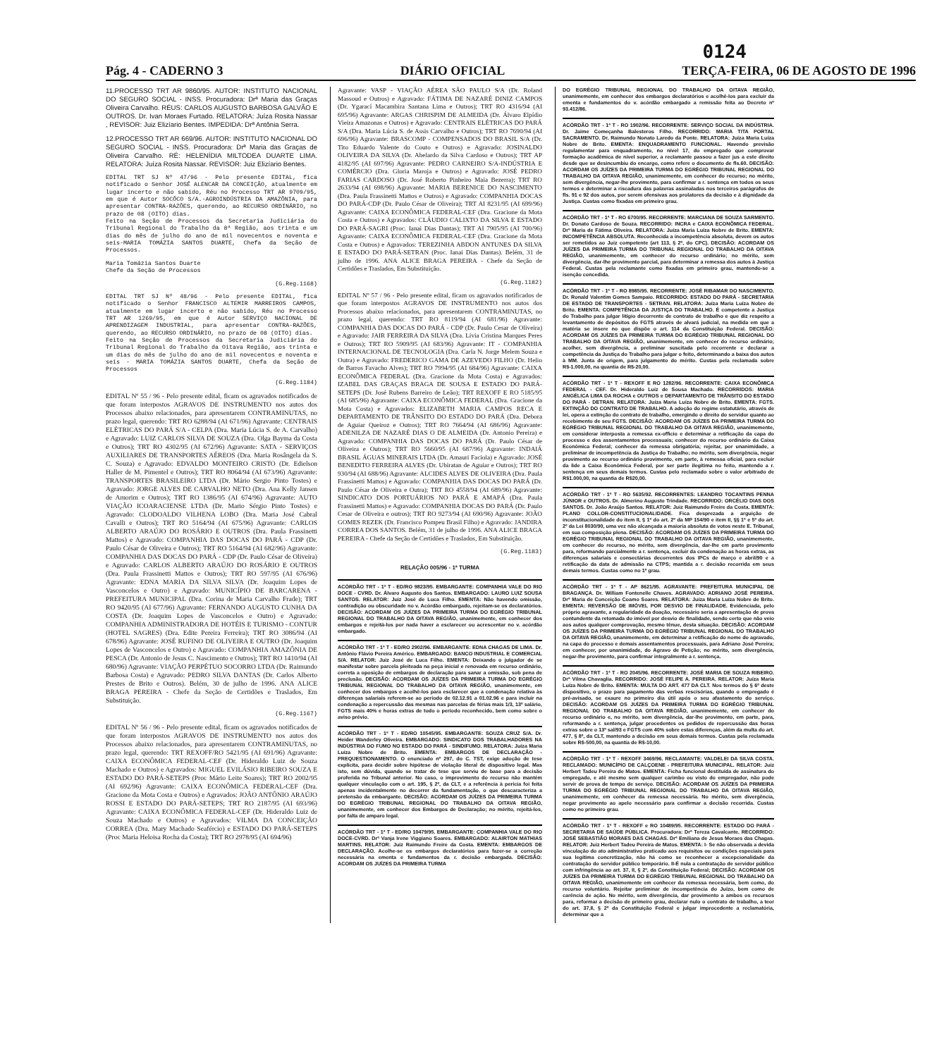0124
Pág. 4 - CADERNO 3 DIÁRIO OFICIAL TERÇA-FEIRA, 06 DE AGOSTO DE 1996
11.PROCESSO TRT AR 9860/95. AUTOR: INSTITUTO NACIONAL DO SEGURO SOCIAL - INSS. Procuradora: Drª Maria das Graças Oliveira Carvalho. RÉUS: CARLOS AUGUSTO BARBOSA GALVÃO E OUTROS. Dr. Ivan Moraes Furtado. RELATORA: Juíza Rosita Nassar , REVISOR: Juiz Elizíario Bentes. IMPEDIDA: Drª Antônia Serra.
12.PROCESSO TRT AR 669/96. AUTOR: INSTITUTO NACIONAL DO SEGURO SOCIAL - INSS. Procuradora: Drª Maria das Graças de Oliveira Carvalho. RÉ: HELENÍDIA MILTODEA DUARTE LIMA. RELATORA: Juíza Rosita Nassar. REVISOR: Juiz Elizíario Bentes.
EDITAL TRT SJ Nº 47/96 - Pelo presente EDITAL, fica notificado o Senhor JOSÉ ALENCAR DA CONCEIÇÃO, atualmente em lugar incerto e não sabido, Réu no Processo TRT AR 9709/95, em que é Autor SOCÔCO S/A.-AGROINDÚSTRIA DA AMAZÔNIA, para apresentar CONTRA-RAZÕES, querendo, ao RECURSO ORDINÁRIO, no prazo de 08 (OITO) dias.
Feito na Seção de Processos da Secretaria Judiciária do Tribunal Regional do Trabalho da 8ª Região, aos trinta e um dias do mês de julho do ano de mil novecentos e noventa e seis-MARIA TOMÁZIA SANTOS DUARTE, Chefa da Seção de Processos.
Maria Tomázia Santos Duarte
Chefe da Seção de Processos
(G.Reg.1168)
EDITAL TRT SJ Nº 48/96 - Pelo presente EDITAL, fica notificado o Senhor FRANCISCO ALTEMIR MARREIROS CAMPOS, atualmente em lugar incerto e não sabido, Réu no Processo TRT AR 1269/95, em que é Autor SERVIÇO NACIONAL DE APRENDIZAGEM INDUSTRIAL, para apresentar CONTRA-RAZÕES, querendo, ao RECURSO ORDINÁRIO, no prazo de 08 (OITO) dias.
Feito na Seção de Processos da Secretaria Judiciária do Tribunal Regional do Trabalho da Oitava Região, aos trinta e um dias do mês de julho do ano de mil novecentos e noventa e seis - MARIA TOMÁZIA SANTOS DUARTE, Chefa da Seção de Processos
(G.Reg.1184)
EDITAL Nº 55 / 96 - Pelo presente edital, ficam os agravados notificados de que foram interpostos AGRAVOS DE INSTRUMENTO nos autos dos Processos abaixo relacionados, para apresentarem CONTRAMINUTAS, no prazo legal, querendo: TRT RO 6288/94 (AI 671/96) Agravante: CENTRAIS ELÉTRICAS DO PARÁ S/A - CELPA (Dra. Maria Lúcia S. de A. Carvalho) e Agravado: LUIZ CARLOS SILVA DE SOUZA (Dra. Olga Bayma da Costa e Outros); TRT RO 4302/95 (AI 672/96) Agravante: SATA - SERVIÇOS AUXILIARES DE TRANSPORTES AÉREOS (Dra. Maria Rosângela da S. C. Souza) e Agravado: EDVALDO MONTEIRO CRISTO (Dr. Edielson Haller de M. Pimentel e Outros); TRT RO 8064/94 (AI 673/96) Agravante: TRANSPORTES BRASILEIRO LTDA (Dr. Mário Sergio Pinto Tostes) e Agravado: JORGE ALVES DE CARVALHO NETO (Dra. Ana Kelly Jansen de Amorim e Outros); TRT RO 1386/95 (AI 674/96) Agravante: AUTO VIAÇÃO ICOARACIENSE LTDA (Dr. Mario Sérgio Pinto Tostes) e Agravado: CLODOALDO VILHENA LOBO (Dra. Maria José Cabral Cavalli e Outros); TRT RO 5164/94 (AI 675/96) Agravante: CARLOS ALBERTO ARAÚJO DO ROSÁRIO E OUTROS (Dra. Paula Frassinetti Mattos) e Agravado: COMPANHIA DAS DOCAS DO PARÁ - CDP (Dr. Paulo César de Oliveira e Outros); TRT RO 5164/94 (AI 682/96) Agravante: COMPANHIA DAS DOCAS DO PARÁ - CDP (Dr. Paulo César de Oliveira) e Agravado: CARLOS ALBERTO ARAÚJO DO ROSÁRIO E OUTROS (Dra. Paula Frassinetti Mattos e Outros); TRT RO 597/95 (AI 676/96) Agravante: EDNA MARIA DA SILVA SILVA (Dr. Joaquim Lopes de Vasconcelos e Outro) e Agravado: MUNICÍPIO DE BARCARENA - PREFEITURA MUNICIPAL (Dra. Corina de Maria Carvalho Frade); TRT RO 9420/95 (AI 677/96) Agravante: FERNANDO AUGUSTO CUNHA DA COSTA (Dr. Joaquim Lopes de Vasconcelos e Outro) e Agravado: COMPANHIA ADMINISTRADORA DE HOTÉIS E TURISMO - CONTUR (HOTEL SAGRES) (Dra. Edite Pereira Ferreira); TRT RO 3086/94 (AI 678/96) Agravante: JOSÉ RUFINO DE OLIVEIRA E OUTRO (Dr. Joaquim Lopes de Vasconcelos e Outro) e Agravado: COMPANHIA AMAZÔNIA DE PESCA (Dr. Antonio de Jesus C. Nascimento e Outros); TRT RO 1410/94 (AI 680/96) Agravante: VIAÇÃO PERPÉTUO SOCORRO LTDA (Dr. Raimundo Barbosa Costa) e Agravado: PEDRO SILVA DANTAS (Dr. Carlos Alberto Prestes de Brito e Outros). Belém, 30 de julho de 1996. ANA ALICE BRAGA PEREIRA - Chefe da Seção de Certidões e Traslados, Em Substituição.
(G.Reg.1167)
EDITAL Nº 56 / 96 - Pelo presente edital, ficam os agravados notificados de que foram interpostos AGRAVOS DE INSTRUMENTO nos autos dos Processos abaixo relacionados, para apresentarem CONTRAMINUTAS, no prazo legal, querendo: TRT REXOFF/RO 5421/95 (AI 691/96) Agravante: CAIXA ECONÔMICA FEDERAL-CEF (Dr. Hideraldo Luiz de Souza Machado e Outros) e Agravados: MIGUEL EVILÁSIO RIBEIRO SOUZA E ESTADO DO PARÁ-SETEPS (Proc Mário Leite Soares); TRT RO 2002/95 (AI 692/96) Agravante: CAIXA ECONÔMICA FEDERAL-CEF (Dra. Gracione da Mota Costa e Outros) e Agravados: JOÃO ANTÔNIO ARAÚJO ROSSI E ESTADO DO PARÁ-SETEPS; TRT RO 2187/95 (AI 693/96) Agravante: CAIXA ECONÔMICA FEDERAL-CEF (Dr. Hideraldo Luiz de Souza Machado e Outros) e Agravados: VILMA DA CONCEIÇÃO CORREA (Dra. Mary Machado Seafércio) e ESTADO DO PARÁ-SETEPS (Proc Maria Heloisa Rocha da Costa); TRT RO 2978/95 (AI 694/96)
Agravante: VASP - VIAÇÃO AÉREA SÃO PAULO S/A (Dr. Roland Massoud e Outros) e Agravado: FÁTIMA DE NAZARÉ DINIZ CAMPOS (Dr. Ygarací Macambira Santana Lima e Outros); TRT RO 4316/94 (AI 695/96) Agravante: ARGAS CHRISPIM DE ALMEIDA (Dr. Álvaro Elpídio Vieira Amazonas e Outros) e Agravado: CENTRAIS ELÉTRICAS DO PARÁ S/A (Dra. Maria Lúcia S. de Assis Carvalho e Outros); TRT RO 7690/94 (AI 696/96) Agravante: BRASCOMP - COMPENSADOS DO BRASIL S/A (Dr. Tito Eduardo Valente do Couto e Outros) e Agravado: JOSINALDO OLIVEIRA DA SILVA (Dr. Abelardo da Silva Cardoso e Outros); TRT AP 4182/95 (AI 697/96) Agravante: PEDRO CARNEIRO S/A-INDÚSTRIA E COMÉRCIO (Dra. Gloria Maroja e Outros) e Agravado: JOSÉ PEDRO FARIAS CARDOSO (Dr. José Roberto Pinheiro Maia Bezerra); TRT RO 2633/94 (AI 698/96) Agravante: MARIA BERENICE DO NASCIMENTO (Dra. Paula Frassinetti Mattos e Outros) e Agravado: COMPANHIA DOCAS DO PARÁ-CDP (Dr. Paulo César de Oliveira); TRT AI 8231/95 (AI 699/96) Agravante: CAIXA ECONÔMICA FEDERAL-CEF (Dra. Gracione da Mota Costa e Outros) e Agravados: CLÁUDIO CALIXTO DA SILVA E ESTADO DO PARÁ-SAGRI (Proc. Ianai Dias Dantas); TRT AI 7905/95 (AI 700/96) Agravante: CAIXA ECONÔMICA FEDERAL-CEF (Dra. Gracione da Mota Costa e Outros) e Agravados: TEREZINHA ABDON ANTUNES DA SILVA E ESTADO DO PARÁ-SETRAN (Proc. Ianai Dias Dantas). Belém, 31 de julho de 1996. ANA ALICE BRAGA PEREIRA - Chefe da Seção de Certidões e Traslados, Em Substituição.
(G.Reg.1182)
EDITAL Nº 57 / 96 - Pelo presente edital, ficam os agravados notificados de que foram interpostos AGRAVOS DE INSTRUMENTO nos autos dos Processos abaixo relacionados, para apresentarem CONTRAMINUTAS, no prazo legal, querendo: TRT RO 8119/94 (AI 681/96) Agravante: COMPANHIA DAS DOCAS DO PARÁ - CDP (Dr. Paulo Cesar de Oliveira) e Agravado: JAIR FERREIRA DA SILVA (Dra. Livia Cristina Marques Peres e Outros); TRT RO 5909/95 (AI 683/96) Agravante: IT - COMPANHIA INTERNACIONAL DE TECNOLOGIA (Dra. Carla N. Jorge Melem Souza e Outra) e Agravado: FREDERICO GAMA DE AZEVEDO FILHO (Dr. Helio de Barros Favacho Alves); TRT RO 7994/95 (AI 684/96) Agravante: CAIXA ECONÔMICA FEDERAL (Dra. Gracione da Mota Costa) e Agravados: IZABEL DAS GRAÇAS BRAGA DE SOUSA E ESTADO DO PARÁ-SETEPS (Dr. José Rubens Barreiro de Leão); TRT REXOFF E RO 5185/95 (AI 685/96) Agravante: CAIXA ECONÔMICA FEDERAL (Dra. Gracione da Mota Costa) e Agravados: ELIZABETH MARIA CAMPOS RECA E DEPARTAMENTO DE TRÂNSITO DO ESTADO DO PARÁ (Dra. Debora de Aguiar Queiroz e Outros); TRT RO 7664/94 (AI 686/96) Agravante: ADENILZA DE NAZARÉ DIAS O DE ALMEIDA (Dr. Antonio Pereira) e Agravado: COMPANHIA DAS DOCAS DO PARÁ (Dr. Paulo César de Oliveira e Outros); TRT RO 5660/95 (AI 687/96) Agravante: INDAIÁ BRASIL ÁGUAS MINERAIS LTDA (Dr. Amauri Faciola) e Agravado: JOSÉ BENEDITO FERREIRA ALVES (Dr. Ubiratan de Aguiar e Outros); TRT RO 930/94 (AI 688/96) Agravante: ALCIDES ALVES DE OLIVEIRA (Dra. Paula Frassinetti Mattos) e Agravado: COMPANHIA DAS DOCAS DO PARÁ (Dr. Paulo César de Oliveira e Outra); TRT RO 4558/94 (AI 689/96) Agravante: SINDICATO DOS PORTUÁRIOS NO PARÁ E AMAPÁ (Dra. Paula Frassinetti Mattos) e Agravado: COMPANHIA DOCAS DO PARÁ (Dr. Paulo Cesar de Oliveira e outros); TRT RO 9273/94 (AI 690/96) Agravante: JOÃO GOMES REZEK (Dr. Francisco Pompeu Brasil Filho) e Agravado: JANDIRA CORREA DOS SANTOS. Belém, 31 de julho de 1996. ANA ALICE BRAGA PEREIRA - Chefe da Seção de Certidões e Traslados, Em Substituição.
(G.Reg.1183)
RELAÇÃO 005/96 - 1ª TURMA
ACÓRDÃO TRT - 1ª T - ED/RO 9823/95. EMBARGANTE: COMPANHIA VALE DO RIO DOCE - CVRD. Dr. Álvaro Augusto dos Santos. EMBARGADO: LAURO LUIZ SOUSA SANTOS. RELATOR: Juiz José de Luca Filho. EMENTA: Não havendo omissão, contradição ou obscuridade no v. Acórdão embargado, rejeitam-se os declaratórios. DECISÃO: ACORDAM OS JUÍZES DA PRIMEIRA TURMA DO EGRÉGIO TRIBUNAL REGIONAL DO TRABALHO DA OITAVA REGIÃO, unanimemente, em conhecer dos embargos e rejeitá-los por nada haver a esclarecer ou acrescentar no v. acórdão embargado.
ACÓRDÃO TRT - 1ª T - ED/RO 2902/96. EMBARGANTE: EDNA CHAGAS DE LIMA. Dr. Antônio Flávio Pereira Américo. EMBARGADO: BANCO INDUSTRIAL E COMERCIAL S/A. RELATOR: Juiz José de Luca Filho. EMENTA: Deixando o julgador de se manifestar sobre parcela pleiteada na peça inicial e renovada em recurso ordinário, correta a oposição de embargos de declaração para sanar a omissão, sob pena de preclusão. DECISÃO: ACORDAM OS JUÍZES DA PRIMEIRA TURMA DO EGRÉGIO TRIBUNAL REGIONAL DO TRABALHO DA OITAVA REGIÃO, unanimemente, em conhecer dos embargos e acolhê-los para esclarecer que a condenação relativa às diferenças salariais referem-se ao período de 02.12.91 a 01.02.96 e para incluir na condenação a repercussão das mesmas nas parcelas de férias mais 1/3, 13º salário, FGTS mais 40% e horas extras de todo o período reconhecido, bem como sobre o aviso prévio.
ACÓRDÃO TRT - 1ª T - ED/RO 10545/95. EMBARGANTE: SOUZA CRUZ S/A. Dr. Heider Wanderley Oliveira. EMBARGADO: SINDICATO DOS TRABALHADORES NA INDÚSTRIA DO FUMO NO ESTADO DO PARÁ - SINDIFUMO. RELATORA: Juíza Maria Luiza Nobre de Brito. EMENTA: EMBARGOS DE DECLARAÇÃO - PREQUESTIONAMENTO. O enunciado nº 297, do C. TST, exige adoção de tese explícita, para decidir sobre hipótese de violação literal de dispositivo legal. Mas isto, sem dúvida, quando se tratar de tese que serviu de base para a decisão proferida no Tribunal anterior. No caso, o improvimento do recurso não mantém qualquer vinculação com o art. 195, § 2º, da CLT, e a referência à perícia foi feita apenas incidentalmente no decorrer da fundamentação, o que descaracteriza a pretensão da embargante. DECISÃO: ACORDAM OS JUÍZES DA PRIMEIRA TURMA DO EGRÉGIO TRIBUNAL REGIONAL DO TRABALHO DA OITAVA REGIÃO, unanimemente, em conhecer dos Embargos de Declaração; no mérito, rejeitá-los, por falta de amparo legal.
ACÓRDÃO TRT - 1ª T - ED/RO 10479/95. EMBARGANTE: COMPANHIA VALE DO RIO DOCE-CVRD. Drª Vanja Irene Viggiano Soares. EMBARGADO: ALAIRTON MATHIAS MARTINS. RELATOR: Juiz Raimundo Freire da Costa. EMENTA: EMBARGOS DE DECLARAÇÃO. Acolhe-se os embargos declaratórios para fazer-se a correção necessária na ementa e fundamentos da r. decisão embargada. DECISÃO: ACORDAM OS JUÍZES DA PRIMEIRA TURMA
DO EGRÉGIO TRIBUNAL REGIONAL DO TRABALHO DA OITAVA REGIÃO, unanimemente, em conhecer dos embargos declaratórios e acolhê-los para excluir da ementa e fundamentos do v. acórdão embargado a remissão feita ao Decreto nº 93.412/86.
ACÓRDÃO TRT - 1ª T - RO 1902/96. RECORRENTE: SERVIÇO SOCIAL DA INDÚSTRIA. Dr. Jaime Começanha Balesteros Filho. RECORRIDO: MARIA TITA PORTAL SACRAMENTO. Dr. Raimundo Nonato Laredo da Ponte. RELATORA: Juíza Maria Luíza Nobre de Brito. EMENTA: ENQUADRAMENTO FUNCIONAL. Havendo previsão regulamentar para enquadramento, no nível 17, do empregado que comprovar formação acadêmica de nível superior, a reclamante passou a fazer jus a este direito desde que se desincumbiu do encargo, como refere o documento de fls.60. DECISÃO: ACORDAM OS JUÍZES DA PRIMEIRA TURMA DO EGRÉGIO TRIBUNAL REGIONAL DO TRABALHO DA OITAVA REGIÃO, unanimemente, em conhecer do recurso; no mérito, sem divergência, negar-lhe provimento, para confirmar a r. sentença em todos os seus termos e determinar a riscadura das palavras assinaladas nos terceiros parágrafos de fls. 91 e 92 dos autos, por serem ofensivas aos prolatores da decisão e à dignidade da Justiça. Custas como fixadas em primeiro grau.
ACÓRDÃO TRT - 1ª T - RO 6700/95. RECORRENTE: MARCIANA DE SOUZA SARMENTO. Dr. Donato Cardoso de Souza. RECORRIDO: INCRA e CAIXA ECONÔMICA FEDERAL. Drª Maria de Fátima Oliveira. RELATORA: Juíza Maria Luíza Nobre de Brito. EMENTA: INCOMPETÊNCIA ABSOLUTA. Reconhecida a incompetência absoluta, devem os autos ser remetidos ao Juiz competente (art 113, § 2º, do CPC). DECISÃO: ACORDAM OS JUÍZES DA PRIMEIRA TURMA DO TRIBUNAL REGIONAL DO TRABALHO DA OITAVA REGIÃO, unanimemente, em conhecer do recurso ordinário; no mérito, sem divergência, dar-lhe provimento parcial, para determinar a remessa dos autos à Justiça Federal. Custas pela reclamante como fixadas em primeiro grau, mantendo-se a isenção concedida.
ACÓRDÃO TRT - 1ª T - RO 8985/95. RECORRENTE: JOSÉ RIBAMAR DO NASCIMENTO. Dr. Ronald Valentim Gomes Sampaio. RECORRIDO: ESTADO DO PARÁ - SECRETARIA DE ESTADO DE TRANSPORTES - SETRAN. RELATORA: Juíza Maria Luíza Nobre de Brito. EMENTA: COMPETÊNCIA DA JUSTIÇA DO TRABALHO. É competente a Justiça do Trabalho para julgar litígio decorrente de contrato de trabalho e que diz respeito a levantamento de depósitos do FGTS através de alvará judicial, na medida em que a matéria se insere no que dispõe o art. 114 da Constituição Federal. DECISÃO: ACORDAM OS JUÍZES DA PRIMEIRA TURMA DO EGRÉGIO TRIBUNAL REGIONAL DO TRABALHO DA OITAVA REGIÃO, unanimemente, em conhecer do recurso ordinário; acolher, sem divergência, a preliminar suscitada pelo recorrente e declarar a competência da Justiça do Trabalho para julgar o feito, determinando a baixa dos autos à MM. Junta de origem, para julgamento do mérito. Custas pela reclamada sobre R$-1.000,00, na quantia de R$-20,00.
ACÓRDÃO TRT - 1ª T - REXOFF E RO 1282/96. RECORRENTE: CAIXA ECONÔMICA FEDERAL - CEF. Dr. Hideraldo Luiz de Sousa Machado. RECORRIDOS: MARIA ANGÉLICA LIMA DA ROCHA e OUTROS e DEPARTAMENTO DE TRÂNSITO DO ESTADO DO PARÁ - DETRAN. RELATORA: Juíza Maria Luíza Nobre de Brito. EMENTA: FGTS. EXTINÇÃO DO CONTRATO DE TRABALHO. A adoção do regime estatutário, através de lei, opera a extinção do contrato de trabalho, emergindo o direito do servidor quanto ao recebimento de seu FGTS. DECISÃO: ACORDAM OS JUÍZES DA PRIMEIRA TURMA DO EGRÉGIO TRIBUNAL REGIONAL DO TRABALHO DA OITAVA REGIÃO, unanimemente, em considerar interposta a remessa ex-officio e determinar a retificação da capa do processo e dos assentamentos processuais; conhecer do recurso ordinário da Caixa Econômica Federal; conhecer da remessa obrigatória; rejeitar, por unanimidade, a preliminar de incompetência da Justiça do Trabalho; no mérito, sem divergência, negar provimento ao recurso ordinário provimento, em parte, à remessa oficial, para excluir da lide a Caixa Econômica Federal, por ser parte ilegítima no feito, mantendo a r. sentença em seus demais termos. Custas pelo reclamado sobre o valor arbitrado de R$1.000,00, na quantia de R$20,00.
ACÓRDÃO TRT - 1ª T - RO 5635/92. RECORRENTES: LEANDRO TOCANTINS PENNA JÚNIOR e OUTROS. Dr. Almerino Augusto Trindade. RECORRIDO: ORCÉLIO DIAS DOS SANTOS. Dr. João Araújo Santos. RELATOR: Juiz Raimundo Freire da Costa. EMENTA: PLANO COLLOR-CONSTITUCIONALIDADE. Fica desprezada a arguição de inconstitucionalidade do item II, § 1º do art. 2º da MP 154/90 e item II, §§ 1º e 5º do art. 2º da Lei 8030/90, uma vez não alcançada a maioria absoluta de votos neste E. Tribunal, em sua composição plena. DECISÃO: ACORDAM OS JUÍZES DA PRIMEIRA TURMA DO EGRÉGIO TRIBUNAL REGIONAL DO TRABALHO DA OITAVA REGIÃO, unanimemente, em conhecer do recurso, no mérito, sem divergência, dar-lhe em parte provimento para, reformando parcialmente a r. sentença, excluir da condenação as horas extras, as diferenças salariais e consectárias decorrentes dos IPCs de março e abril/90 e a retificação da data de admissão na CTPS; mantida a r. decisão recorrida em seus demais termos. Custas como no 1º grau.
ACÓRDÃO TRT - 1ª T - AP 8621/95. AGRAVANTE: PREFEITURA MUNICIPAL DE BRAGANÇA. Dr. William Fontenelle Chaves. AGRAVADO: ADRIANO JOSÉ PEREIRA. Drª Maria de Conceição Coamo Soares. RELATORA: Juíza Maria Luíza Nobre de Brito. EMENTA: REVERSÃO DE IMÓVEL POR DESVIO DE FINALIDADE. Evidenciada, pelo próprio agravante, a regularidade da doação, necessário seria a apresentação de prova contundente da retomada do imóvel por desvio de finalidade, sendo certo que não veio aos autos qualquer comprovação, mesmo tênue, desta situação. DECISÃO: ACORDAM OS JUÍZES DA PRIMEIRA TURMA DO EGRÉGIO TRIBUNAL REGIONAL DO TRABALHO DA OITAVA REGIÃO, unanimemente, em determinar a retificação do nome do agravado, na capa do processo e demais assentamentos processuais, para Adriano José Pereira; em conhecer, por unanimidade, do Agravo de Petição; no mérito, sem divergência, negar-lhe provimento, para confirmar integralmente a r. sentença.
ACÓRDÃO TRT - 1ª T - RO 2045/96. RECORRENTE: JOSÉ MARIA DE SOUZA RIBEIRO. Drª Vilma Chavaglia. RECORRIDO: JOSÉ FELIPE A. PEREIRA. RELATOR: Juíza Maria Luíza Nobre de Brito. EMENTA: MULTA DO ART. 477 DA CLT. Nos termos do § 6º deste dispositivo, o prazo para pagamento das verbas rescisórias, quando o empregado é pré-avisado, se exaure no primeiro dia útil após o seu afastamento do serviço. DECISÃO: ACORDAM OS JUÍZES DA PRIMEIRA TURMA DO EGRÉGIO TRIBUNAL REGIONAL DO TRABALHO DA OITAVA REGIÃO, unanimemente, em conhecer do recurso ordinário e, no mérito, sem divergência, dar-lhe provimento, em parte, para, reformando a r. sentença, julgar procedentes os pedidos de repercussão das horas extras sobre o 13º sal/93 e FGTS com 40% sobre estas diferenças, além da multa do art. 477, § 8º, da CLT, mantendo a decisão em seus demais termos. Custas pela reclamada sobre R$-500,00, na quantia de R$-10,00.
ACÓRDÃO TRT - 1ª T - REXOFF 3469/96. RECLAMANTE: VALDELEI DA SILVA COSTA. RECLAMADO: MUNICÍPIO DE CALÇOENE - PREFEITURA MUNICIPAL. RELATOR: Juiz Herbert Tadeu Pereira de Matos. EMENTA: Ficha funcional destituída de assinatura do empregado, e até mesmo sem qualquer carimbo ou visto do empregador, não pode servir de prova de tempo de serviço. DECISÃO: ACORDAM OS JUÍZES DA PRIMEIRA TURMA DO EGRÉGIO TRIBUNAL REGIONAL DO TRABALHO DA OITAVA REGIÃO, unanimemente, em conhecer da remessa necessária. No mérito, sem divergência, negar provimento ao apelo necessário para confirmar a decisão recorrida. Custas como no primeiro grau.
ACÓRDÃO TRT - 1ª T - REXOFF e RO 10489/95. RECORRENTE: ESTADO DO PARÁ - SECRETARIA DE SAÚDE PÚBLICA. Procuradora: Drª Tereza Cavalcante. RECORRIDO: JOSÉ SEBASTIÃO MORAES DAS CHAGAS. Drª Emiliana de Jesus Moraes das Chagas. RELATOR: Juiz Herbert Tadeu Pereira de Matos. EMENTA: I- Se não observada a devida vinculação do ato administrativo praticado aos requisitos ou condições especiais para sua legítima concretização, não há como se reconhecer a excepcionalidade da contratação do servidor público temporário. II-É nula a contratação de servidor público com infringência ao art. 37, II, § 2º, da Constituição Federal; DECISÃO: ACORDAM OS JUÍZES DA PRIMEIRA TURMA DO EGRÉGIO TRIBUNAL REGIONAL DO TRABALHO DA OITAVA REGIÃO, unanimemente em conhecer da remessa necessária, bem como, do recurso voluntário. Rejeitar preliminar de incompetência do Juízo, bem como de carência de ação. No mérito, sem divergência, dar provimento a ambos os recursos para, reformar a decisão de primeiro grau, declarar nulo o contrato de trabalho, a teor do art. 37,II, § 2º da Constituição Federal e julgar improcedente a reclamatória, determinar que a